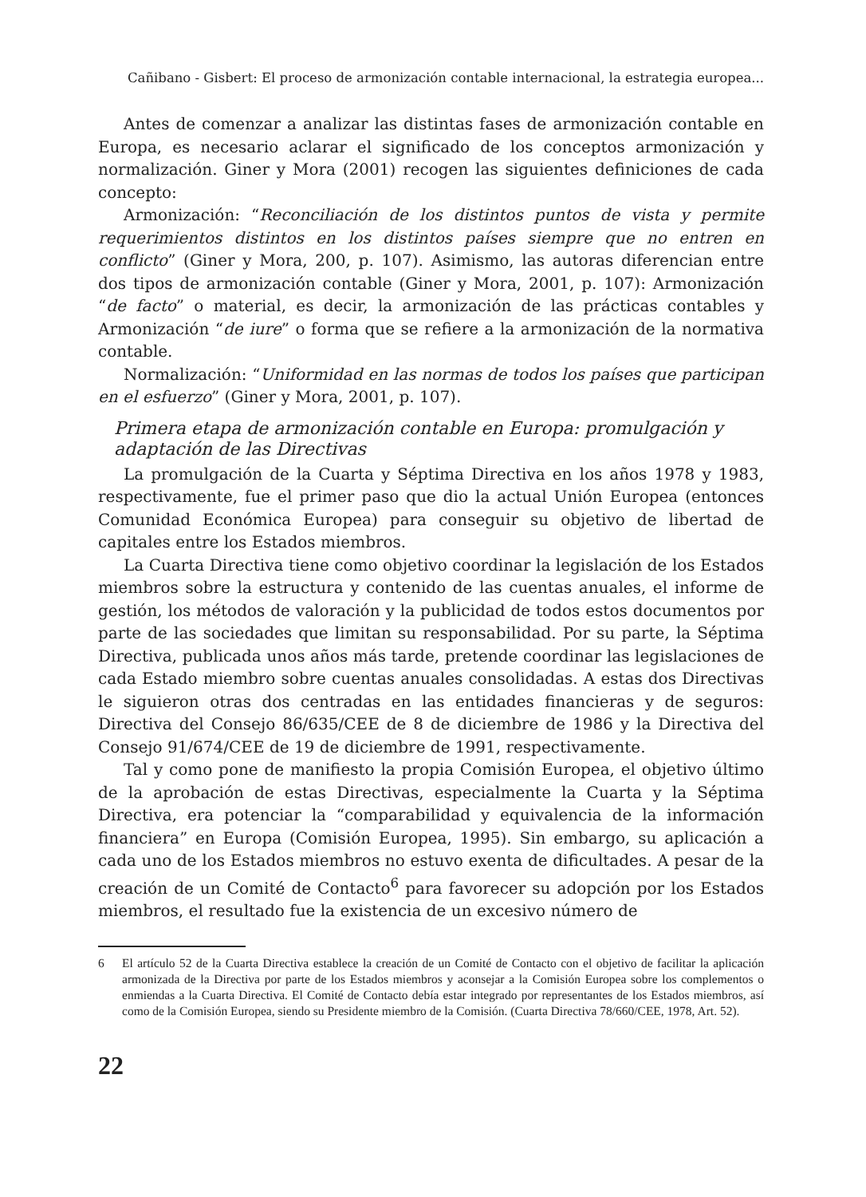Cañibano - Gisbert: El proceso de armonización contable internacional, la estrategia europea...
Antes de comenzar a analizar las distintas fases de armonización contable en Europa, es necesario aclarar el significado de los conceptos armonización y normalización. Giner y Mora (2001) recogen las siguientes definiciones de cada concepto:
Armonización: “Reconciliación de los distintos puntos de vista y permite requerimientos distintos en los distintos países siempre que no entren en conflicto” (Giner y Mora, 200, p. 107). Asimismo, las autoras diferencian entre dos tipos de armonización contable (Giner y Mora, 2001, p. 107): Armonización “de facto” o material, es decir, la armonización de las prácticas contables y Armonización “de iure” o forma que se refiere a la armonización de la normativa contable.
Normalización: “Uniformidad en las normas de todos los países que participan en el esfuerzo” (Giner y Mora, 2001, p. 107).
Primera etapa de armonización contable en Europa: promulgación y adaptación de las Directivas
La promulgación de la Cuarta y Séptima Directiva en los años 1978 y 1983, respectivamente, fue el primer paso que dio la actual Unión Europea (entonces Comunidad Económica Europea) para conseguir su objetivo de libertad de capitales entre los Estados miembros.
La Cuarta Directiva tiene como objetivo coordinar la legislación de los Estados miembros sobre la estructura y contenido de las cuentas anuales, el informe de gestión, los métodos de valoración y la publicidad de todos estos documentos por parte de las sociedades que limitan su responsabilidad. Por su parte, la Séptima Directiva, publicada unos años más tarde, pretende coordinar las legislaciones de cada Estado miembro sobre cuentas anuales consolidadas. A estas dos Directivas le siguieron otras dos centradas en las entidades financieras y de seguros: Directiva del Consejo 86/635/CEE de 8 de diciembre de 1986 y la Directiva del Consejo 91/674/CEE de 19 de diciembre de 1991, respectivamente.
Tal y como pone de manifiesto la propia Comisión Europea, el objetivo último de la aprobación de estas Directivas, especialmente la Cuarta y la Séptima Directiva, era potenciar la “comparabilidad y equivalencia de la información financiera” en Europa (Comisión Europea, 1995). Sin embargo, su aplicación a cada uno de los Estados miembros no estuvo exenta de dificultades. A pesar de la creación de un Comité de Contacto<sup>6</sup> para favorecer su adopción por los Estados miembros, el resultado fue la existencia de un excesivo número de
6 El artículo 52 de la Cuarta Directiva establece la creación de un Comité de Contacto con el objetivo de facilitar la aplicación armonizada de la Directiva por parte de los Estados miembros y aconsejar a la Comisión Europea sobre los complementos o enmiendas a la Cuarta Directiva. El Comité de Contacto debía estar integrado por representantes de los Estados miembros, así como de la Comisión Europea, siendo su Presidente miembro de la Comisión. (Cuarta Directiva 78/660/CEE, 1978, Art. 52).
22